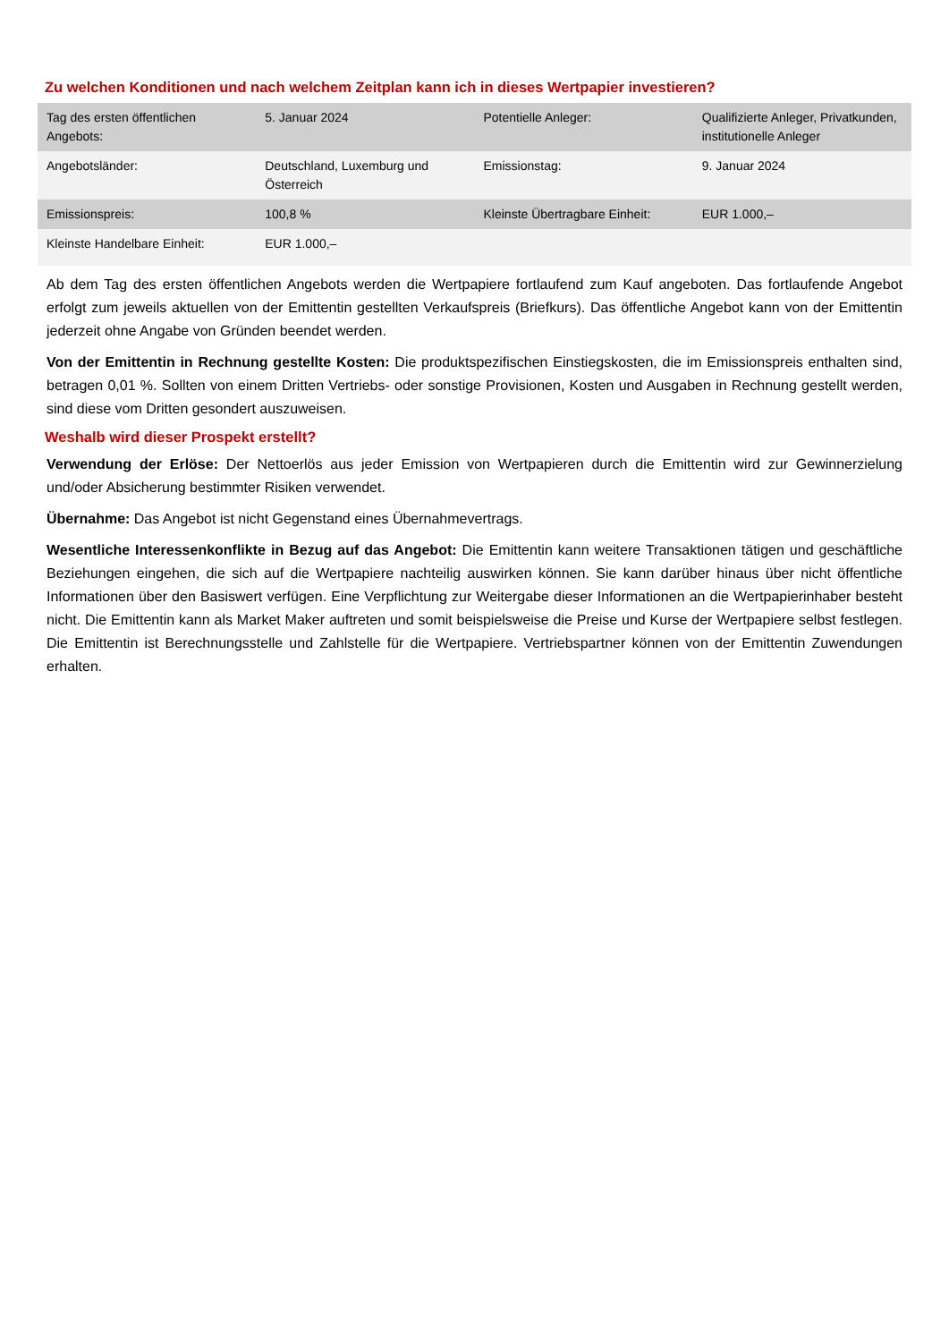Zu welchen Konditionen und nach welchem Zeitplan kann ich in dieses Wertpapier investieren?
| Tag des ersten öffentlichen Angebots: | 5. Januar 2024 | Potentielle Anleger: | Qualifizierte Anleger, Privatkunden, institutionelle Anleger |
| Angebotsländer: | Deutschland, Luxemburg und Österreich | Emissionstag: | 9. Januar 2024 |
| Emissionspreis: | 100,8 % | Kleinste Übertragbare Einheit: | EUR 1.000,– |
| Kleinste Handelbare Einheit: | EUR 1.000,– | | |
Ab dem Tag des ersten öffentlichen Angebots werden die Wertpapiere fortlaufend zum Kauf angeboten. Das fortlaufende Angebot erfolgt zum jeweils aktuellen von der Emittentin gestellten Verkaufspreis (Briefkurs). Das öffentliche Angebot kann von der Emittentin jederzeit ohne Angabe von Gründen beendet werden.
Von der Emittentin in Rechnung gestellte Kosten: Die produktspezifischen Einstiegskosten, die im Emissionspreis enthalten sind, betragen 0,01 %. Sollten von einem Dritten Vertriebs- oder sonstige Provisionen, Kosten und Ausgaben in Rechnung gestellt werden, sind diese vom Dritten gesondert auszuweisen.
Weshalb wird dieser Prospekt erstellt?
Verwendung der Erlöse: Der Nettoerlös aus jeder Emission von Wertpapieren durch die Emittentin wird zur Gewinnerzielung und/oder Absicherung bestimmter Risiken verwendet.
Übernahme: Das Angebot ist nicht Gegenstand eines Übernahmevertrags.
Wesentliche Interessenkonflikte in Bezug auf das Angebot: Die Emittentin kann weitere Transaktionen tätigen und geschäftliche Beziehungen eingehen, die sich auf die Wertpapiere nachteilig auswirken können. Sie kann darüber hinaus über nicht öffentliche Informationen über den Basiswert verfügen. Eine Verpflichtung zur Weitergabe dieser Informationen an die Wertpapierinhaber besteht nicht. Die Emittentin kann als Market Maker auftreten und somit beispielsweise die Preise und Kurse der Wertpapiere selbst festlegen. Die Emittentin ist Berechnungsstelle und Zahlstelle für die Wertpapiere. Vertriebspartner können von der Emittentin Zuwendungen erhalten.